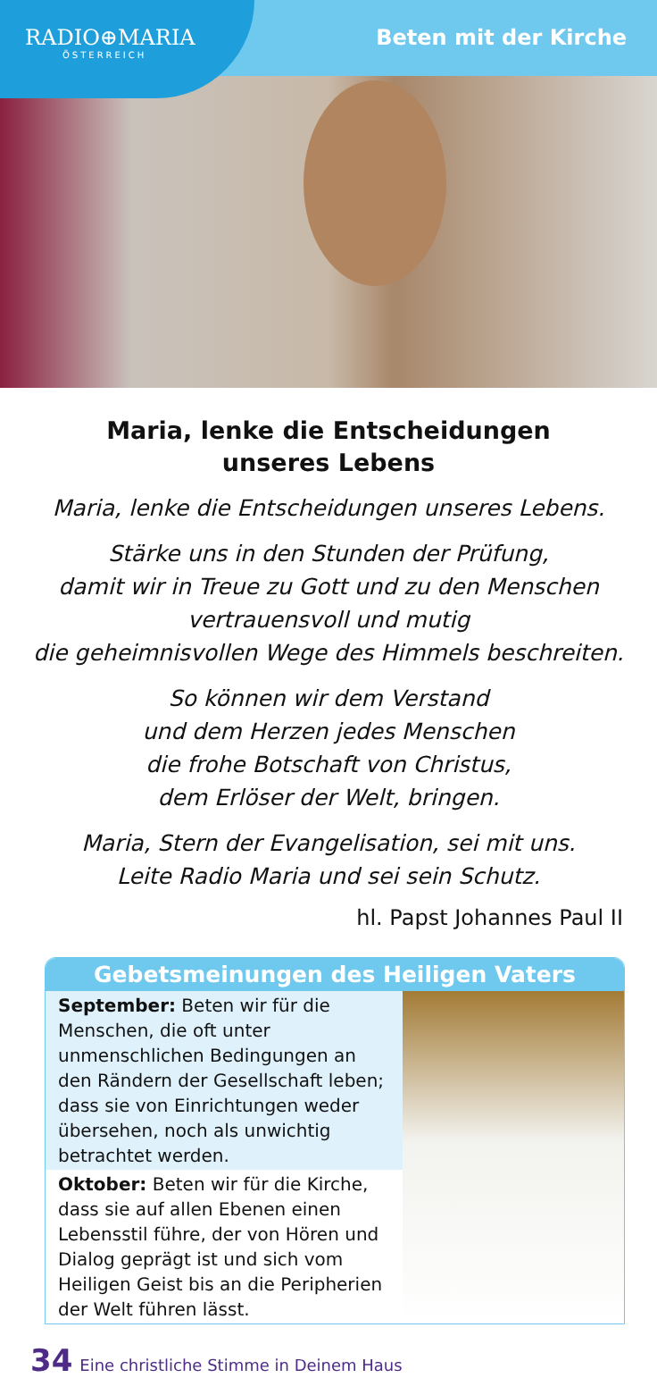RADIO⊕MARIA
ÖSTERREICH
Beten mit der Kirche
Maria, lenke die Entscheidungen
unseres Lebens
Maria, lenke die Entscheidungen unseres Lebens.
Stärke uns in den Stunden der Prüfung,
damit wir in Treue zu Gott und zu den Menschen
vertrauensvoll und mutig
die geheimnisvollen Wege des Himmels beschreiten.
So können wir dem Verstand
und dem Herzen jedes Menschen
die frohe Botschaft von Christus,
dem Erlöser der Welt, bringen.
Maria, Stern der Evangelisation, sei mit uns.
Leite Radio Maria und sei sein Schutz.
hl. Papst Johannes Paul II
Gebetsmeinungen des Heiligen Vaters
September: Beten wir für die Menschen, die oft unter unmenschlichen Bedingungen an den Rändern der Gesellschaft leben; dass sie von Einrichtungen weder übersehen, noch als unwichtig betrachtet werden.
Oktober: Beten wir für die Kirche, dass sie auf allen Ebenen einen Lebensstil führe, der von Hören und Dialog geprägt ist und sich vom Heiligen Geist bis an die Peripherien der Welt führen lässt.
34 Eine christliche Stimme in Deinem Haus